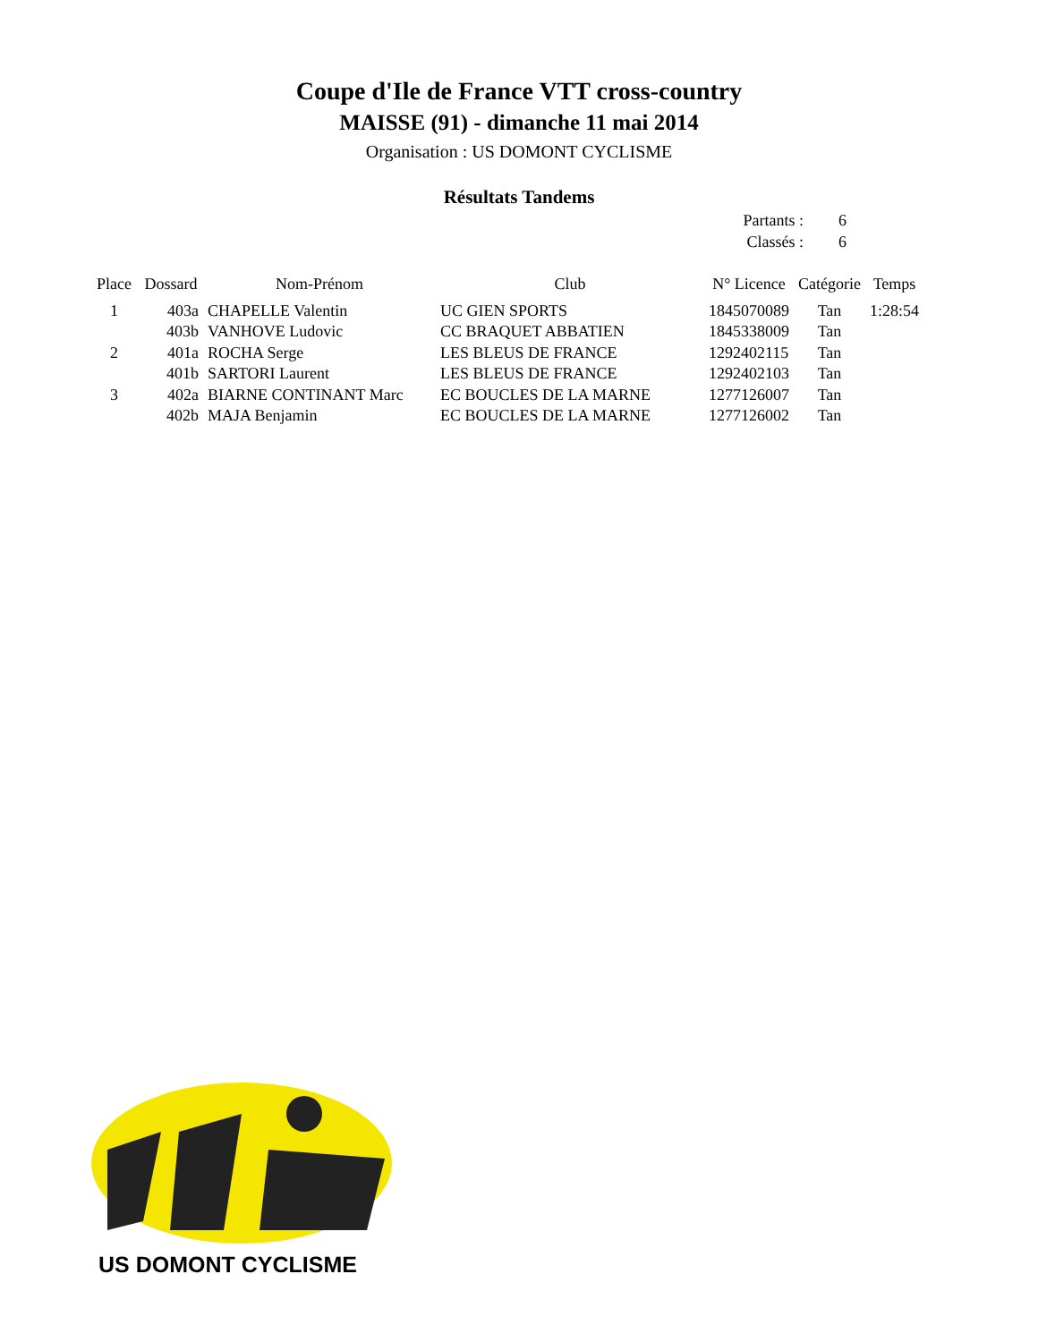Coupe d'Ile de France VTT cross-country
MAISSE (91) - dimanche 11 mai 2014
Organisation : US DOMONT CYCLISME
Résultats Tandems
Partants : 6
Classés : 6
| Place | Dossard | Nom-Prénom | Club | N° Licence | Catégorie | Temps |
| --- | --- | --- | --- | --- | --- | --- |
| 1 | 403a | CHAPELLE Valentin | UC GIEN SPORTS | 1845070089 | Tan | 1:28:54 |
| | 403b | VANHOVE Ludovic | CC BRAQUET ABBATIEN | 1845338009 | Tan | |
| 2 | 401a | ROCHA Serge | LES BLEUS DE FRANCE | 1292402115 | Tan | |
| | 401b | SARTORI Laurent | LES BLEUS DE FRANCE | 1292402103 | Tan | |
| 3 | 402a | BIARNE CONTINANT Marc | EC BOUCLES DE LA MARNE | 1277126007 | Tan | |
| | 402b | MAJA Benjamin | EC BOUCLES DE LA MARNE | 1277126002 | Tan | |
US DOMONT CYCLISME